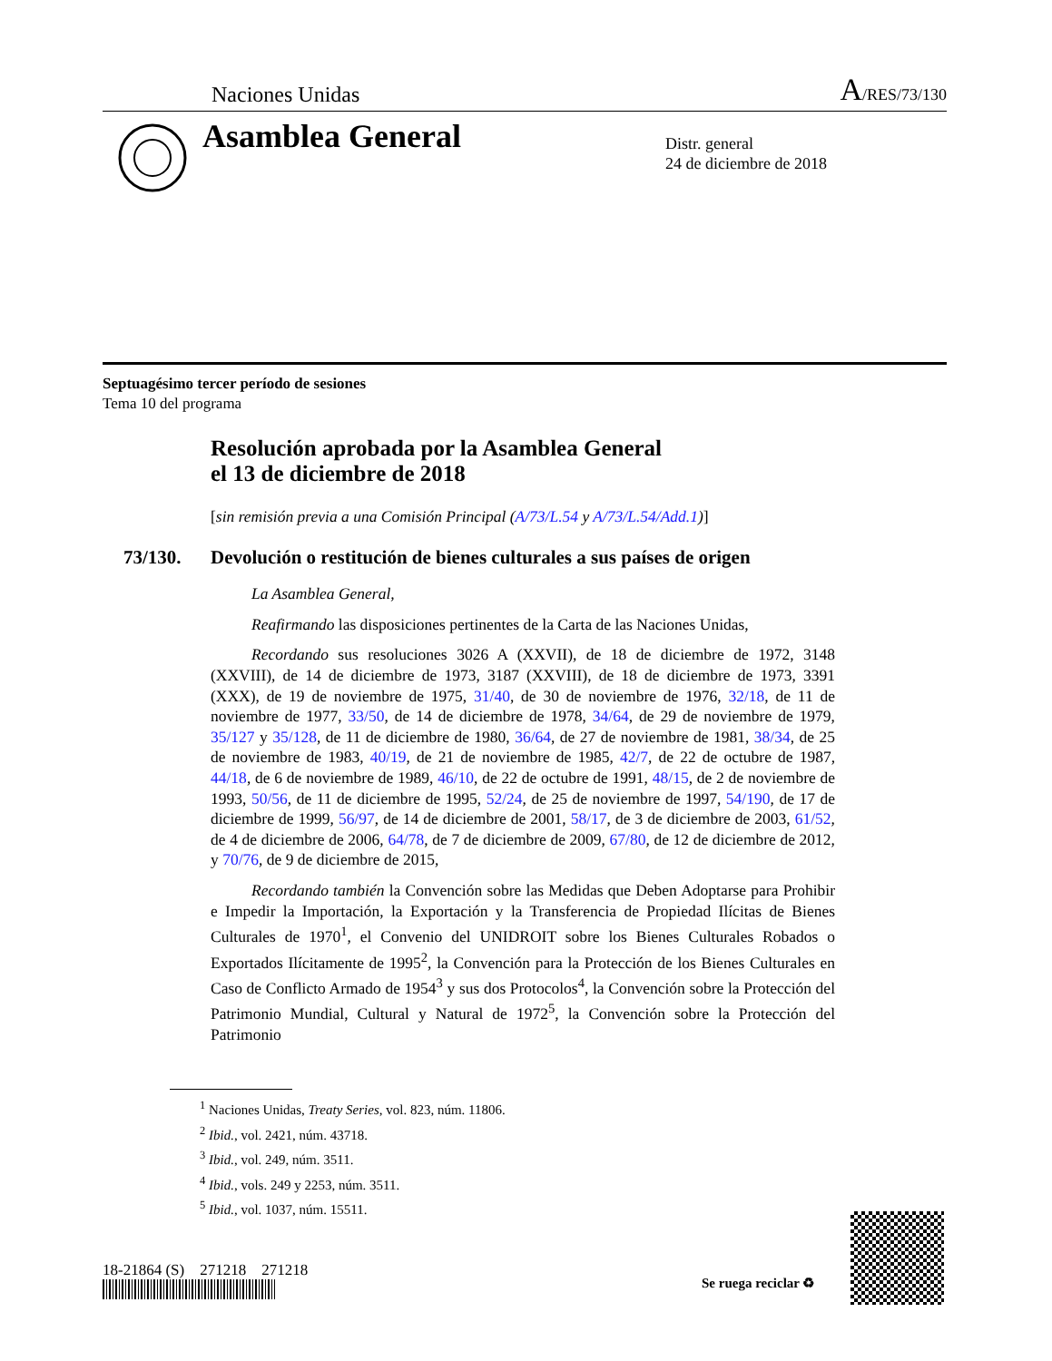Naciones Unidas A/RES/73/130
Asamblea General
Distr. general
24 de diciembre de 2018
Septuagésimo tercer período de sesiones
Tema 10 del programa
Resolución aprobada por la Asamblea General
el 13 de diciembre de 2018
[sin remisión previa a una Comisión Principal (A/73/L.54 y A/73/L.54/Add.1)]
73/130. Devolución o restitución de bienes culturales a sus países de origen
La Asamblea General,
Reafirmando las disposiciones pertinentes de la Carta de las Naciones Unidas,
Recordando sus resoluciones 3026 A (XXVII), de 18 de diciembre de 1972, 3148 (XXVIII), de 14 de diciembre de 1973, 3187 (XXVIII), de 18 de diciembre de 1973, 3391 (XXX), de 19 de noviembre de 1975, 31/40, de 30 de noviembre de 1976, 32/18, de 11 de noviembre de 1977, 33/50, de 14 de diciembre de 1978, 34/64, de 29 de noviembre de 1979, 35/127 y 35/128, de 11 de diciembre de 1980, 36/64, de 27 de noviembre de 1981, 38/34, de 25 de noviembre de 1983, 40/19, de 21 de noviembre de 1985, 42/7, de 22 de octubre de 1987, 44/18, de 6 de noviembre de 1989, 46/10, de 22 de octubre de 1991, 48/15, de 2 de noviembre de 1993, 50/56, de 11 de diciembre de 1995, 52/24, de 25 de noviembre de 1997, 54/190, de 17 de diciembre de 1999, 56/97, de 14 de diciembre de 2001, 58/17, de 3 de diciembre de 2003, 61/52, de 4 de diciembre de 2006, 64/78, de 7 de diciembre de 2009, 67/80, de 12 de diciembre de 2012, y 70/76, de 9 de diciembre de 2015,
Recordando también la Convención sobre las Medidas que Deben Adoptarse para Prohibir e Impedir la Importación, la Exportación y la Transferencia de Propiedad Ilícitas de Bienes Culturales de 1970<sup>1</sup>, el Convenio del UNIDROIT sobre los Bienes Culturales Robados o Exportados Ilícitamente de 1995<sup>2</sup>, la Convención para la Protección de los Bienes Culturales en Caso de Conflicto Armado de 1954<sup>3</sup> y sus dos Protocolos<sup>4</sup>, la Convención sobre la Protección del Patrimonio Mundial, Cultural y Natural de 1972<sup>5</sup>, la Convención sobre la Protección del Patrimonio
<sup>1</sup> Naciones Unidas, Treaty Series, vol. 823, núm. 11806.
<sup>2</sup> Ibid., vol. 2421, núm. 43718.
<sup>3</sup> Ibid., vol. 249, núm. 3511.
<sup>4</sup> Ibid., vols. 249 y 2253, núm. 3511.
<sup>5</sup> Ibid., vol. 1037, núm. 15511.
18-21864 (S) 271218 271218
Se ruega reciclar ♻